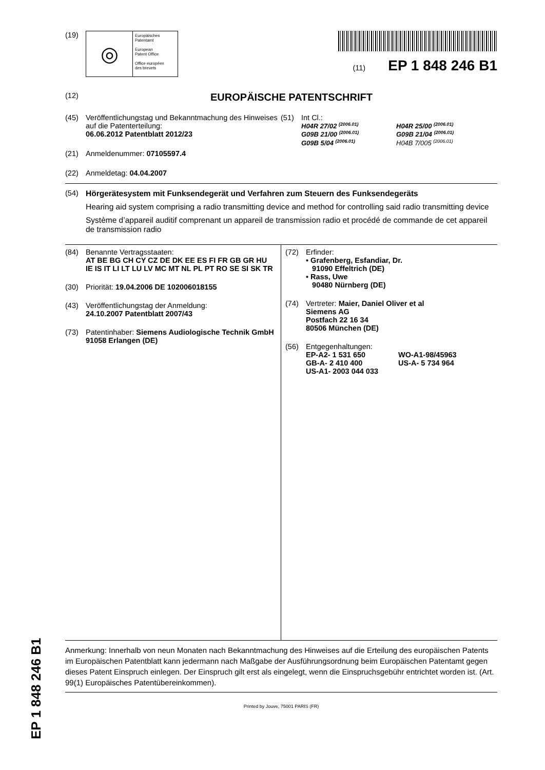(19)
◎
Europäisches
Patentamt
European
Patent Office
Office européen
des brevets
(11) EP 1 848 246 B1
(12)
EUROPÄISCHE PATENTSCHRIFT
(45) Veröffentlichungstag und Bekanntmachung des Hinweises auf die Patenterteilung:
06.06.2012 Patentblatt 2012/23
(21) Anmeldenummer: 07105597.4
(22) Anmeldetag: 04.04.2007
(51) Int Cl.:
H04R 27/02 <sup>(2006.01)</sup> H04R 25/00 <sup>(2006.01)</sup> G09B 21/00 <sup>(2006.01)</sup> G09B 21/04 <sup>(2006.01)</sup> G09B 5/04 <sup>(2006.01)</sup> H04B 7/005 <sup>(2006.01)</sup>
(54) Hörgerätesystem mit Funksendegerät und Verfahren zum Steuern des Funksendegeräts
Hearing aid system comprising a radio transmitting device and method for controlling said radio transmitting device
Système d’appareil auditif comprenant un appareil de transmission radio et procédé de commande de cet appareil de transmission radio
(84) Benannte Vertragsstaaten:
AT BE BG CH CY CZ DE DK EE ES FI FR GB GR HU IE IS IT LI LT LU LV MC MT NL PL PT RO SE SI SK TR
(30) Priorität: 19.04.2006 DE 102006018155
(43) Veröffentlichungstag der Anmeldung:
24.10.2007 Patentblatt 2007/43
(73) Patentinhaber: Siemens Audiologische Technik GmbH
91058 Erlangen (DE)
(72) Erfinder:
• Grafenberg, Esfandiar, Dr.
91090 Effeltrich (DE)
• Rass, Uwe
90480 Nürnberg (DE)
(74) Vertreter: Maier, Daniel Oliver et al
Siemens AG
Postfach 22 16 34
80506 München (DE)
(56) Entgegenhaltungen:
EP-A2- 1 531 650 WO-A1-98/45963 GB-A- 2 410 400 US-A- 5 734 964 US-A1- 2003 044 033
Anmerkung: Innerhalb von neun Monaten nach Bekanntmachung des Hinweises auf die Erteilung des europäischen Patents im Europäischen Patentblatt kann jedermann nach Maßgabe der Ausführungsordnung beim Europäischen Patentamt gegen dieses Patent Einspruch einlegen. Der Einspruch gilt erst als eingelegt, wenn die Einspruchsgebühr entrichtet worden ist. (Art. 99(1) Europäisches Patentübereinkommen).
Printed by Jouve, 75001 PARIS (FR)
EP 1 848 246 B1